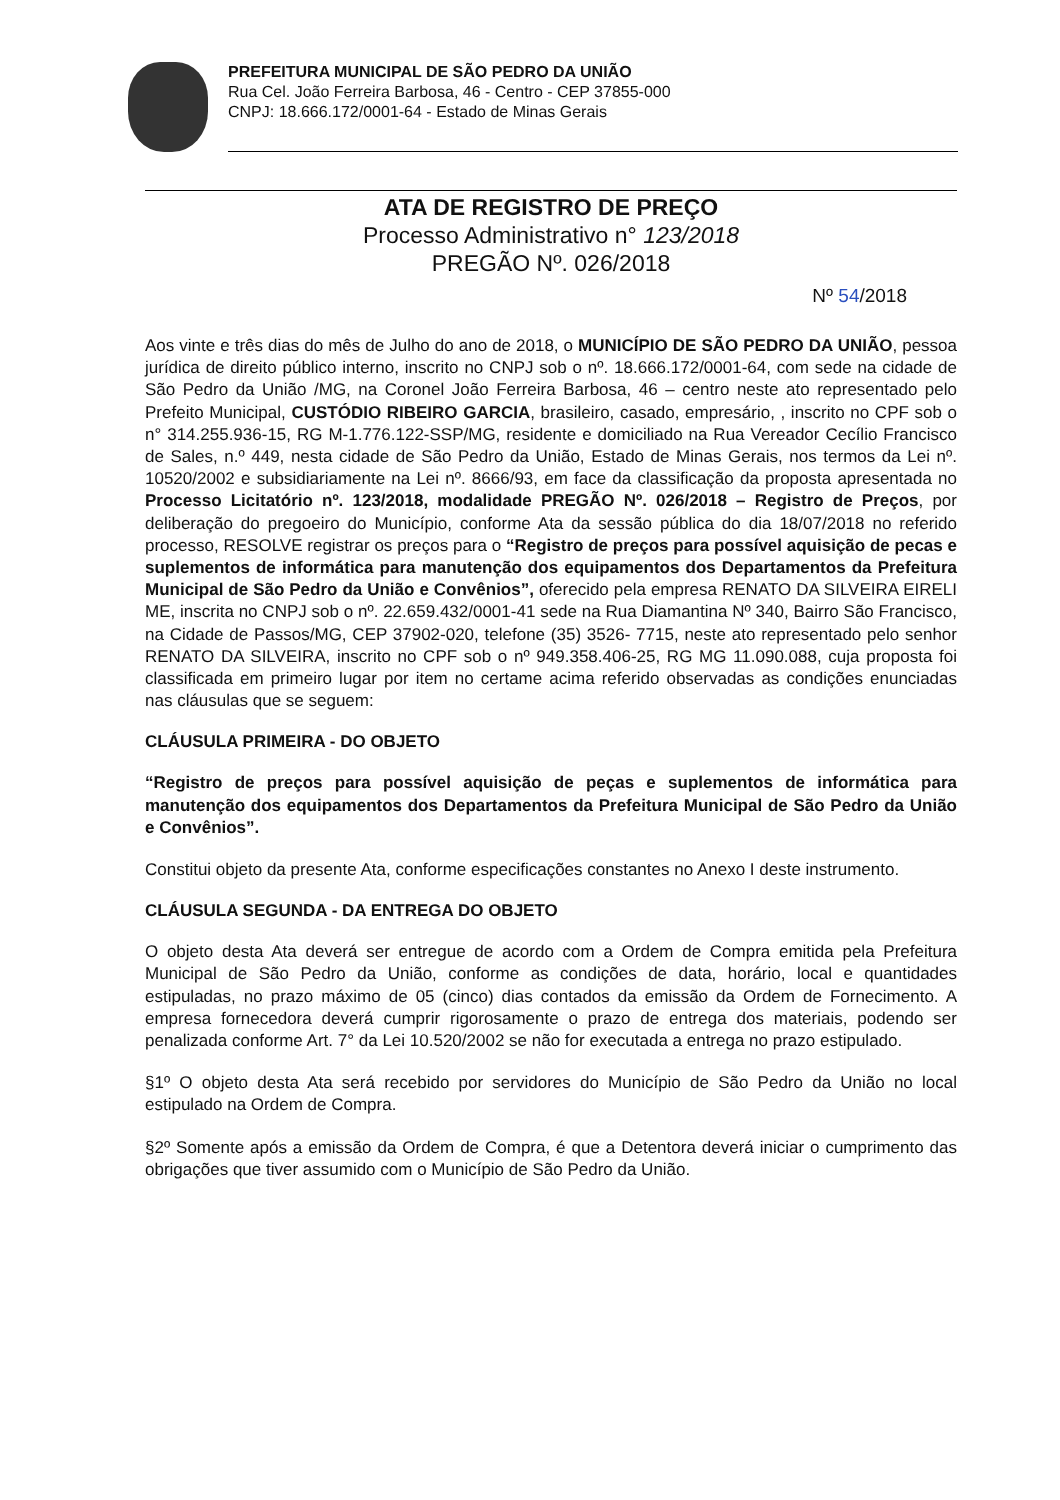PREFEITURA MUNICIPAL DE SÃO PEDRO DA UNIÃO
Rua Cel. João Ferreira Barbosa, 46 - Centro - CEP 37855-000
CNPJ: 18.666.172/0001-64 - Estado de Minas Gerais
ATA DE REGISTRO DE PREÇO
Processo Administrativo n° 123/2018
PREGÃO Nº. 026/2018
Nº 54/2018
Aos vinte e três dias do mês de Julho do ano de 2018, o MUNICÍPIO DE SÃO PEDRO DA UNIÃO, pessoa jurídica de direito público interno, inscrito no CNPJ sob o nº. 18.666.172/0001-64, com sede na cidade de São Pedro da União /MG, na Coronel João Ferreira Barbosa, 46 – centro neste ato representado pelo Prefeito Municipal, CUSTÓDIO RIBEIRO GARCIA, brasileiro, casado, empresário, , inscrito no CPF sob o n° 314.255.936-15, RG M-1.776.122-SSP/MG, residente e domiciliado na Rua Vereador Cecílio Francisco de Sales, n.º 449, nesta cidade de São Pedro da União, Estado de Minas Gerais, nos termos da Lei nº. 10520/2002 e subsidiariamente na Lei nº. 8666/93, em face da classificação da proposta apresentada no Processo Licitatório nº. 123/2018, modalidade PREGÃO Nº. 026/2018 – Registro de Preços, por deliberação do pregoeiro do Município, conforme Ata da sessão pública do dia 18/07/2018 no referido processo, RESOLVE registrar os preços para o “Registro de preços para possível aquisição de pecas e suplementos de informática para manutenção dos equipamentos dos Departamentos da Prefeitura Municipal de São Pedro da União e Convênios”, oferecido pela empresa RENATO DA SILVEIRA EIRELI ME, inscrita no CNPJ sob o nº. 22.659.432/0001-41 sede na Rua Diamantina Nº 340, Bairro São Francisco, na Cidade de Passos/MG, CEP 37902-020, telefone (35) 3526- 7715, neste ato representado pelo senhor RENATO DA SILVEIRA, inscrito no CPF sob o nº 949.358.406-25, RG MG 11.090.088, cuja proposta foi classificada em primeiro lugar por item no certame acima referido observadas as condições enunciadas nas cláusulas que se seguem:
CLÁUSULA PRIMEIRA - DO OBJETO
“Registro de preços para possível aquisição de peças e suplementos de informática para manutenção dos equipamentos dos Departamentos da Prefeitura Municipal de São Pedro da União e Convênios”.
Constitui objeto da presente Ata, conforme especificações constantes no Anexo I deste instrumento.
CLÁUSULA SEGUNDA - DA ENTREGA DO OBJETO
O objeto desta Ata deverá ser entregue de acordo com a Ordem de Compra emitida pela Prefeitura Municipal de São Pedro da União, conforme as condições de data, horário, local e quantidades estipuladas, no prazo máximo de 05 (cinco) dias contados da emissão da Ordem de Fornecimento. A empresa fornecedora deverá cumprir rigorosamente o prazo de entrega dos materiais, podendo ser penalizada conforme Art. 7° da Lei 10.520/2002 se não for executada a entrega no prazo estipulado.
§1º O objeto desta Ata será recebido por servidores do Município de São Pedro da União no local estipulado na Ordem de Compra.
§2º Somente após a emissão da Ordem de Compra, é que a Detentora deverá iniciar o cumprimento das obrigações que tiver assumido com o Município de São Pedro da União.